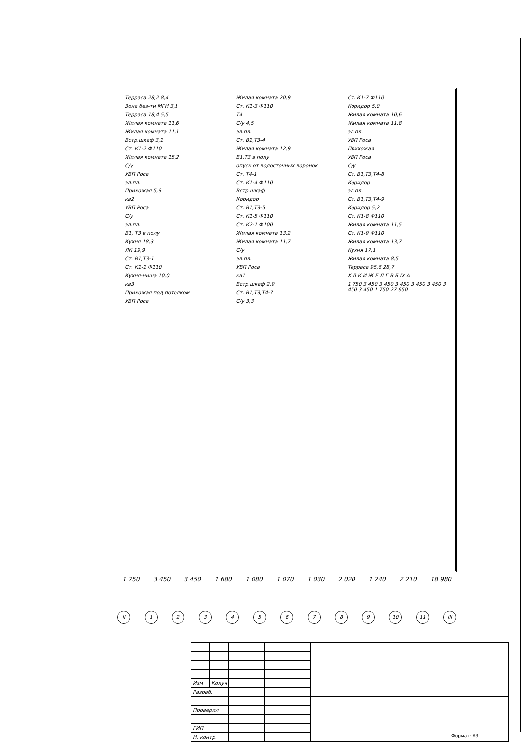Терраса 28,2 8,4
Зона без-ти МГН 3,1
Терраса 18,4 5,5
Жилая комната 11,6
Жилая комната 11,1
Встр.шкаф 3,1
Ст. К1-2 Ф110
Жилая комната 15,2
С/у
УВП Роса
эл.пл.
Прихожая 5,9
кв2
УВП Роса
С/у
эл.пл.
В1, Т3 в полу
Кухня 18,3
ЛК 19,9
Ст. В1,Т3-1
Ст. К1-1 Ф110
Кухня-ниша 10,0
кв3
Прихожая под потолком
УВП Роса
Жилая комната 20,9
Ст. К1-3 Ф110
Т4
С/у 4,5
эл.пл.
Ст. В1,Т3-4
Жилая комната 12,9
В1,Т3 в полу
опуск от водосточных воронок
Ст. Т4-1
Ст. К1-4 Ф110
Встр.шкаф
Коридор
Ст. В1,Т3-5
Ст. К1-5 Ф110
Ст. К2-1 Ф100
Жилая комната 13,2
Жилая комната 11,7
С/у
эл.пл.
УВП Роса
кв1
Встр.шкаф 2,9
Ст. В1,Т3,Т4-7
С/у 3,3
Ст. К1-7 Ф110
Коридор 5,0
Жилая комната 10,6
Жилая комната 11,8
эл.пл.
УВП Роса
Прихожая
УВП Роса
С/у
Ст. В1,Т3,Т4-8
Коридор
эл.пл.
Ст. В1,Т3,Т4-9
Коридор 5,2
Ст. К1-8 Ф110
Жилая комната 11,5
Ст. К1-9 Ф110
Жилая комната 13,7
Кухня 17,1
Жилая комната 8,5
Терраса 95,6 28,7
Х Л К И Ж Е Д Г В Б IX А
1 750 3 450 3 450 3 450 3 450 3 450 3 450 3 450 1 750 27 650
1 750 3 450 3 450 1 680 1 080 1 070 1 030 2 020 1 240 2 210 18 980
II 1 2 3 4 5 6 7 8 9 10 11 III
| Изм | Колуч | | | | |
| Разраб. | | | | | |
| Проверил | | | | | |
| ГИП | | | | | |
| Н. контр. | | | | | |
Формат: А3